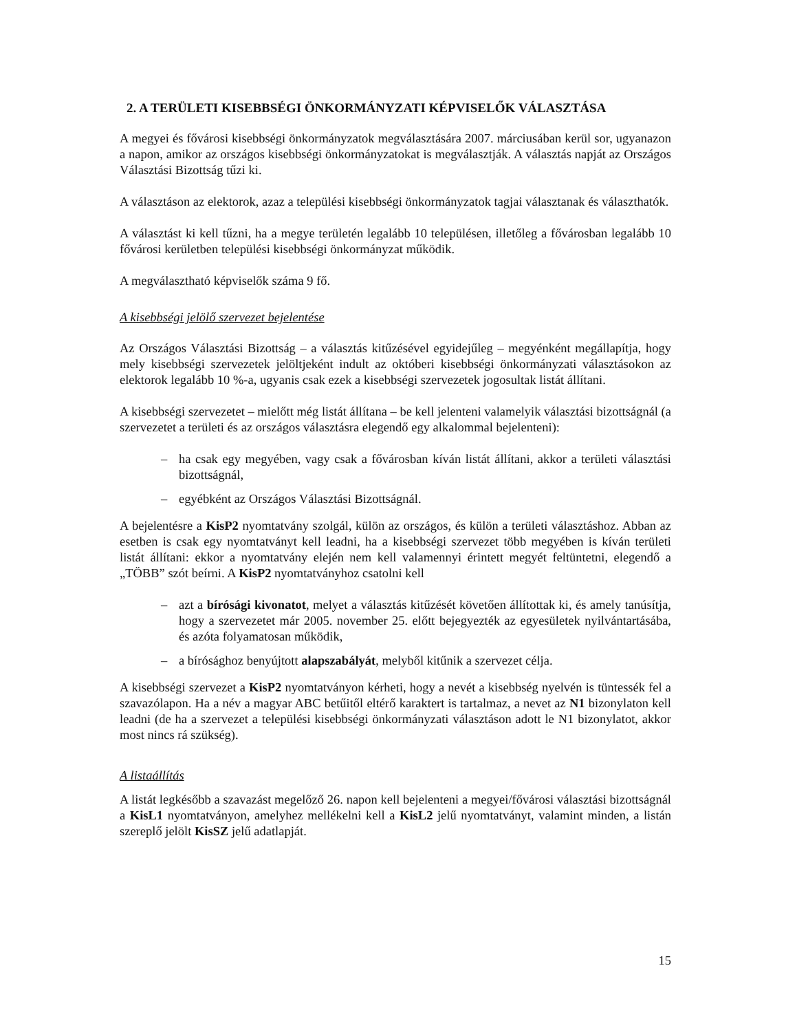2. A TERÜLETI KISEBBSÉGI ÖNKORMÁNYZATI KÉPVISELŐK VÁLASZTÁSA
A megyei és fővárosi kisebbségi önkormányzatok megválasztására 2007. márciusában kerül sor, ugyanazon a napon, amikor az országos kisebbségi önkormányzatokat is megválasztják. A választás napját az Országos Választási Bizottság tűzi ki.
A választáson az elektorok, azaz a települési kisebbségi önkormányzatok tagjai választanak és választhatók.
A választást ki kell tűzni, ha a megye területén legalább 10 településen, illetőleg a fővárosban legalább 10 fővárosi kerületben települési kisebbségi önkormányzat működik.
A megválasztható képviselők száma 9 fő.
A kisebbségi jelölő szervezet bejelentése
Az Országos Választási Bizottság – a választás kitűzésével egyidejűleg – megyénként megállapítja, hogy mely kisebbségi szervezetek jelöltjeként indult az októberi kisebbségi önkormányzati választásokon az elektorok legalább 10 %-a, ugyanis csak ezek a kisebbségi szervezetek jogosultak listát állítani.
A kisebbségi szervezetet – mielőtt még listát állítana – be kell jelenteni valamelyik választási bizottságnál (a szervezetet a területi és az országos választásra elegendő egy alkalommal bejelenteni):
– ha csak egy megyében, vagy csak a fővárosban kíván listát állítani, akkor a területi választási bizottságnál,
– egyébként az Országos Választási Bizottságnál.
A bejelentésre a KisP2 nyomtatvány szolgál, külön az országos, és külön a területi választáshoz. Abban az esetben is csak egy nyomtatványt kell leadni, ha a kisebbségi szervezet több megyében is kíván területi listát állítani: ekkor a nyomtatvány elején nem kell valamennyi érintett megyét feltüntetni, elegendő a „TÖBB” szót beírni. A KisP2 nyomtatványhoz csatolni kell
– azt a bírósági kivonatot, melyet a választás kitűzését követően állítottak ki, és amely tanúsítja, hogy a szervezetet már 2005. november 25. előtt bejegyezték az egyesületek nyilvántartásába, és azóta folyamatosan működik,
– a bírósághoz benyújtott alapszabályát, melyből kitűnik a szervezet célja.
A kisebbségi szervezet a KisP2 nyomtatványon kérheti, hogy a nevét a kisebbség nyelvén is tüntessék fel a szavazólapon. Ha a név a magyar ABC betűitől eltérő karaktert is tartalmaz, a nevet az N1 bizonylaton kell leadni (de ha a szervezet a települési kisebbségi önkormányzati választáson adott le N1 bizonylatot, akkor most nincs rá szükség).
A listaállítás
A listát legkésőbb a szavazást megelőző 26. napon kell bejelenteni a megyei/fővárosi választási bizottságnál a KisL1 nyomtatványon, amelyhez mellékelni kell a KisL2 jelű nyomtatványt, valamint minden, a listán szereplő jelölt KisSZ jelű adatlapját.
15